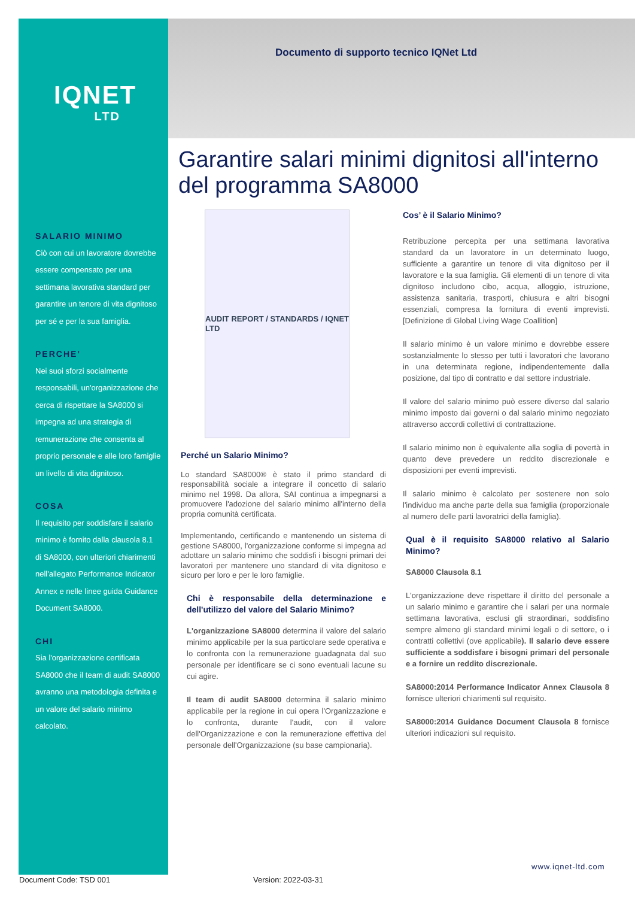IQNET
LTD
Documento di supporto tecnico IQNet Ltd
Garantire salari minimi dignitosi all'interno del programma SA8000
SALARIO MINIMO
Ciò con cui un lavoratore dovrebbe essere compensato per una settimana lavorativa standard per garantire un tenore di vita dignitoso per sé e per la sua famiglia.
PERCHE’
Nei suoi sforzi socialmente responsabili, un'organizzazione che cerca di rispettare la SA8000 si impegna ad una strategia di remunerazione che consenta al proprio personale e alle loro famiglie un livello di vita dignitoso.
COSA
Il requisito per soddisfare il salario minimo è fornito dalla clausola 8.1 di SA8000, con ulteriori chiarimenti nell'allegato Performance Indicator Annex e nelle linee guida Guidance Document SA8000.
CHI
Sia l'organizzazione certificata SA8000 che il team di audit SA8000 avranno una metodologia definita e un valore del salario minimo calcolato.
AUDIT REPORT / STANDARDS / IQNET LTD
Perché un Salario Minimo?
Lo standard SA8000® è stato il primo standard di responsabilità sociale a integrare il concetto di salario minimo nel 1998. Da allora, SAI continua a impegnarsi a promuovere l'adozione del salario minimo all'interno della propria comunità certificata.
Implementando, certificando e mantenendo un sistema di gestione SA8000, l'organizzazione conforme si impegna ad adottare un salario minimo che soddisfi i bisogni primari dei lavoratori per mantenere uno standard di vita dignitoso e sicuro per loro e per le loro famiglie.
Chi è responsabile della determinazione e dell'utilizzo del valore del Salario Minimo?
L'organizzazione SA8000 determina il valore del salario minimo applicabile per la sua particolare sede operativa e lo confronta con la remunerazione guadagnata dal suo personale per identificare se ci sono eventuali lacune su cui agire.
Il team di audit SA8000 determina il salario minimo applicabile per la regione in cui opera l'Organizzazione e lo confronta, durante l'audit, con il valore dell'Organizzazione e con la remunerazione effettiva del personale dell'Organizzazione (su base campionaria).
Cos’ è il Salario Minimo?
Retribuzione percepita per una settimana lavorativa standard da un lavoratore in un determinato luogo, sufficiente a garantire un tenore di vita dignitoso per il lavoratore e la sua famiglia. Gli elementi di un tenore di vita dignitoso includono cibo, acqua, alloggio, istruzione, assistenza sanitaria, trasporti, chiusura e altri bisogni essenziali, compresa la fornitura di eventi imprevisti. [Definizione di Global Living Wage Coallition]
Il salario minimo è un valore minimo e dovrebbe essere sostanzialmente lo stesso per tutti i lavoratori che lavorano in una determinata regione, indipendentemente dalla posizione, dal tipo di contratto e dal settore industriale.
Il valore del salario minimo può essere diverso dal salario minimo imposto dai governi o dal salario minimo negoziato attraverso accordi collettivi di contrattazione.
Il salario minimo non è equivalente alla soglia di povertà in quanto deve prevedere un reddito discrezionale e disposizioni per eventi imprevisti.
Il salario minimo è calcolato per sostenere non solo l'individuo ma anche parte della sua famiglia (proporzionale al numero delle parti lavoratrici della famiglia).
Qual è il requisito SA8000 relativo al Salario Minimo?
SA8000 Clausola 8.1
L'organizzazione deve rispettare il diritto del personale a un salario minimo e garantire che i salari per una normale settimana lavorativa, esclusi gli straordinari, soddisfino sempre almeno gli standard minimi legali o di settore, o i contratti collettivi (ove applicabile). Il salario deve essere sufficiente a soddisfare i bisogni primari del personale e a fornire un reddito discrezionale.
SA8000:2014 Performance Indicator Annex Clausola 8 fornisce ulteriori chiarimenti sul requisito.
SA8000:2014 Guidance Document Clausola 8 fornisce ulteriori indicazioni sul requisito.
www.iqnet-ltd.com
Document Code: TSD 001 Version: 2022-03-31